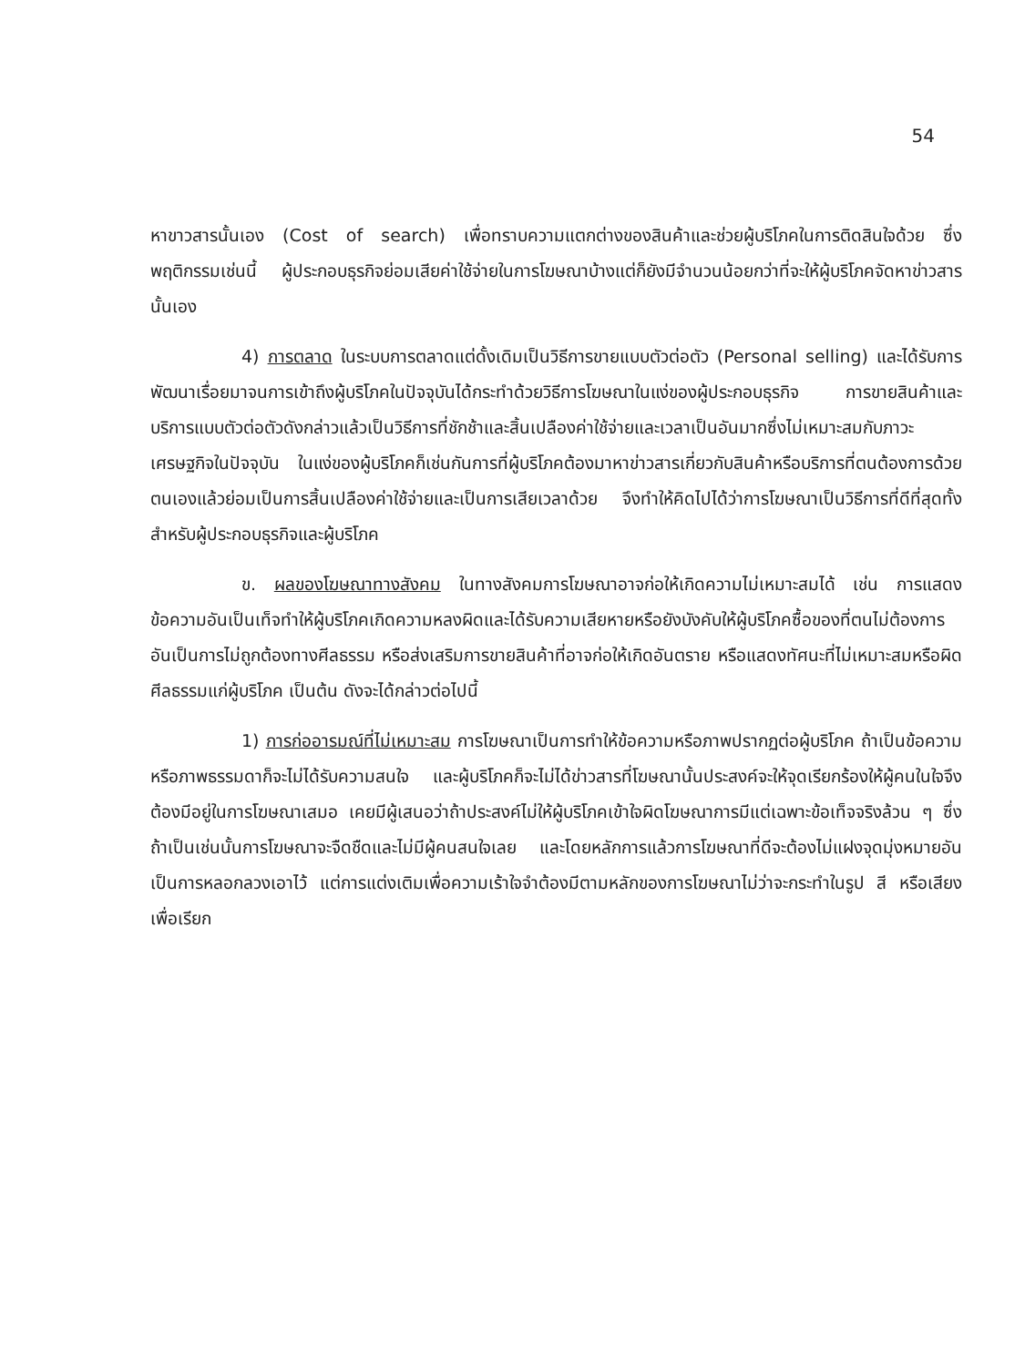54
หาขาวสารนั้นเอง (Cost of search) เพื่อทราบความแตกต่างของสินค้าและช่วยผู้บริโภคในการติดสินใจด้วย ซึ่งพฤติกรรมเช่นนี้ ผู้ประกอบธุรกิจย่อมเสียค่าใช้จ่ายในการโฆษณาบ้างแต่ก็ยังมีจำนวนน้อยกว่าที่จะให้ผู้บริโภคจัดหาข่าวสารนั้นเอง
4) การตลาด ในระบบการตลาดแต่ดั้งเดิมเป็นวิธีการขายแบบตัวต่อตัว (Personal selling) และได้รับการพัฒนาเรื่อยมาจนการเข้าถึงผู้บริโภคในปัจจุบันได้กระทำด้วยวิธีการโฆษณาในแง่ของผู้ประกอบธุรกิจ การขายสินค้าและบริการแบบตัวต่อตัวดังกล่าวแล้วเป็นวิธีการที่ชักช้าและสิ้นเปลืองค่าใช้จ่ายและเวลาเป็นอันมากซึ่งไม่เหมาะสมกับภาวะเศรษฐกิจในปัจจุบัน ในแง่ของผู้บริโภคก็เช่นกันการที่ผู้บริโภคต้องมาหาข่าวสารเกี่ยวกับสินค้าหรือบริการที่ตนต้องการด้วยตนเองแล้วย่อมเป็นการสิ้นเปลืองค่าใช้จ่ายและเป็นการเสียเวลาด้วย จึงทำให้คิดไปได้ว่าการโฆษณาเป็นวิธีการที่ดีที่สุดทั้งสำหรับผู้ประกอบธุรกิจและผู้บริโภค
ข. ผลของโฆษณาทางสังคม ในทางสังคมการโฆษณาอาจก่อให้เกิดความไม่เหมาะสมได้ เช่น การแสดงข้อความอันเป็นเท็จทำให้ผู้บริโภคเกิดความหลงผิดและได้รับความเสียหายหรือยังบังคับให้ผู้บริโภคซื้อของที่ตนไม่ต้องการ อันเป็นการไม่ถูกต้องทางศีลธรรม หรือส่งเสริมการขายสินค้าที่อาจก่อให้เกิดอันตราย หรือแสดงทัศนะที่ไม่เหมาะสมหรือผิดศีลธรรมแก่ผู้บริโภค เป็นต้น ดังจะได้กล่าวต่อไปนี้
1) การก่ออารมณ์ที่ไม่เหมาะสม การโฆษณาเป็นการทำให้ข้อความหรือภาพปรากฏต่อผู้บริโภค ถ้าเป็นข้อความหรือภาพธรรมดาก็จะไม่ได้รับความสนใจ และผู้บริโภคก็จะไม่ได้ข่าวสารที่โฆษณานั้นประสงค์จะให้จุดเรียกร้องให้ผู้คนในใจจึงต้องมีอยู่ในการโฆษณาเสมอ เคยมีผู้เสนอว่าถ้าประสงค์ไม่ให้ผู้บริโภคเข้าใจผิดโฆษณาการมีแต่เฉพาะข้อเท็จจริงล้วน ๆ ซึ่งถ้าเป็นเช่นนั้นการโฆษณาจะจืดชืดและไม่มีผู้คนสนใจเลย และโดยหลักการแล้วการโฆษณาที่ดีจะต้องไม่แฝงจุดมุ่งหมายอันเป็นการหลอกลวงเอาไว้ แต่การแต่งเติมเพื่อความเร้าใจจำต้องมีตามหลักของการโฆษณาไม่ว่าจะกระทำในรูป สี หรือเสียง เพื่อเรียก